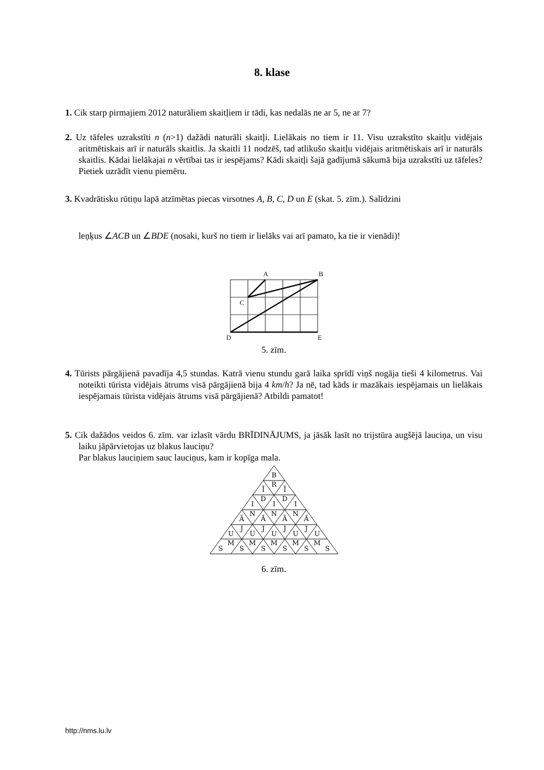8. klase
1. Cik starp pirmajiem 2012 naturāliem skaitļiem ir tādi, kas nedalās ne ar 5, ne ar 7?
2. Uz tāfeles uzrakstīti n (n>1) dažādi naturāli skaitļi. Lielākais no tiem ir 11. Visu uzrakstīto skaitļu vidējais aritmētiskais arī ir naturāls skaitlis. Ja skaitli 11 nodzēš, tad atlikušo skaitļu vidējais aritmētiskais arī ir naturāls skaitlis. Kādai lielākajai n vērtībai tas ir iespējams? Kādi skaitļi šajā gadījumā sākumā bija uzrakstīti uz tāfeles? Pietiek uzrādīt vienu piemēru.
3. Kvadrātisku rūtiņu lapā atzīmētas piecas virsotnes A, B, C, D un E (skat. 5. zīm.). Salīdzini
leņķus ∠ACB un ∠BDE (nosaki, kurš no tiem ir lielāks vai arī pamato, ka tie ir vienādi)!
A
B
C
D
E
5. zīm.
4. Tūrists pārgājienā pavadīja 4,5 stundas. Katrā vienu stundu garā laika sprīdī viņš nogāja tieši 4 kilometrus. Vai noteikti tūrista vidējais ātrums visā pārgājienā bija 4 km/h? Ja nē, tad kāds ir mazākais iespējamais un lielākais iespējamais tūrista vidējais ātrums visā pārgājienā? Atbildi pamatot!
5. Cik dažādos veidos 6. zīm. var izlasīt vārdu BRĪDINĀJUMS, ja jāsāk lasīt no trijstūra augšējā lauciņa, un visu laiku jāpārvietojas uz blakus lauciņu?
Par blakus lauciņiem sauc lauciņus, kam ir kopīga mala.
B
Ī
R
Ī
I
D
I
D
I
Ā
N
Ā
N
Ā
N
Ā
U
J
U
J
U
J
U
J
U
S
M
S
M
S
M
S
M
S
M
S
6. zīm.
http://nms.lu.lv